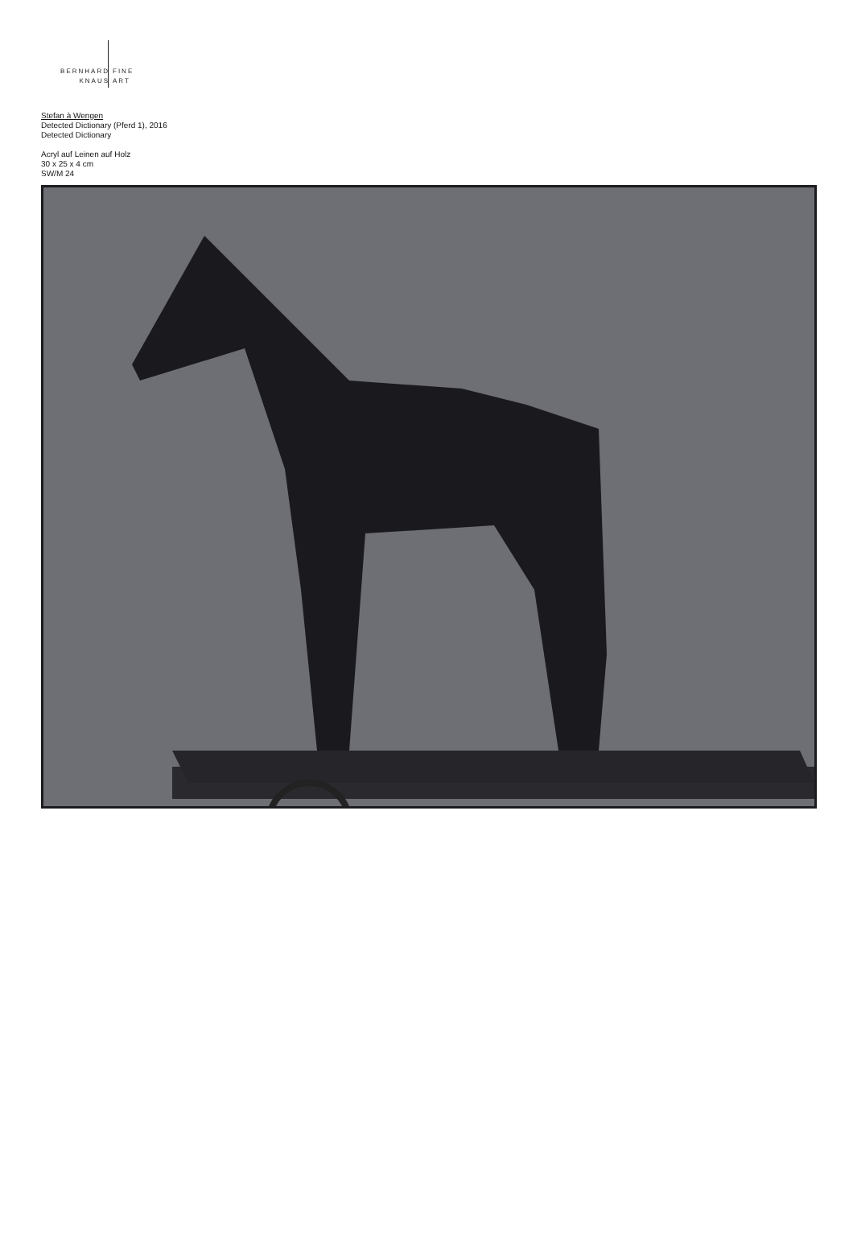BERNHARD
KNAUS
FINE
ART
Stefan à Wengen
Detected Dictionary (Pferd 1), 2016
Detected Dictionary
Acryl auf Leinen auf Holz
30 x 25 x 4 cm
SW/M 24